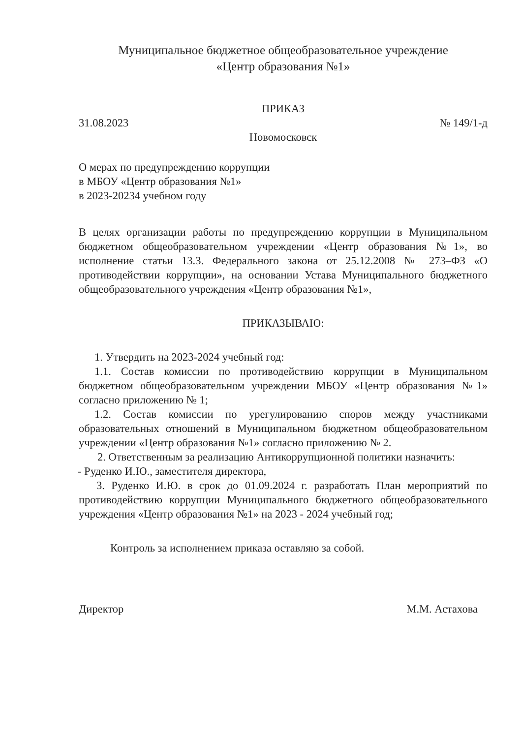Муниципальное бюджетное общеобразовательное учреждение
«Центр образования №1»
ПРИКАЗ
31.08.2023 № 149/1-д
Новомосковск
О мерах по предупреждению коррупции
в МБОУ «Центр образования №1»
в 2023-20234 учебном году
В целях организации работы по предупреждению коррупции в Муниципальном бюджетном общеобразовательном учреждении «Центр образования №1», во исполнение статьи 13.3. Федерального закона от 25.12.2008 № 273–ФЗ «О противодействии коррупции», на основании Устава Муниципального бюджетного общеобразовательного учреждения «Центр образования №1»,
ПРИКАЗЫВАЮ:
1. Утвердить на 2023-2024 учебный год:
1.1. Состав комиссии по противодействию коррупции в Муниципальном бюджетном общеобразовательном учреждении МБОУ «Центр образования №1» согласно приложению № 1;
1.2. Состав комиссии по урегулированию споров между участниками образовательных отношений в Муниципальном бюджетном общеобразовательном учреждении «Центр образования №1» согласно приложению № 2.
2. Ответственным за реализацию Антикоррупционной политики назначить:
- Руденко И.Ю., заместителя директора,
3. Руденко И.Ю. в срок до 01.09.2024 г. разработать План мероприятий по противодействию коррупции Муниципального бюджетного общеобразовательного учреждения «Центр образования №1» на 2023 - 2024 учебный год;
Контроль за исполнением приказа оставляю за собой.
Директор М.М. Астахова